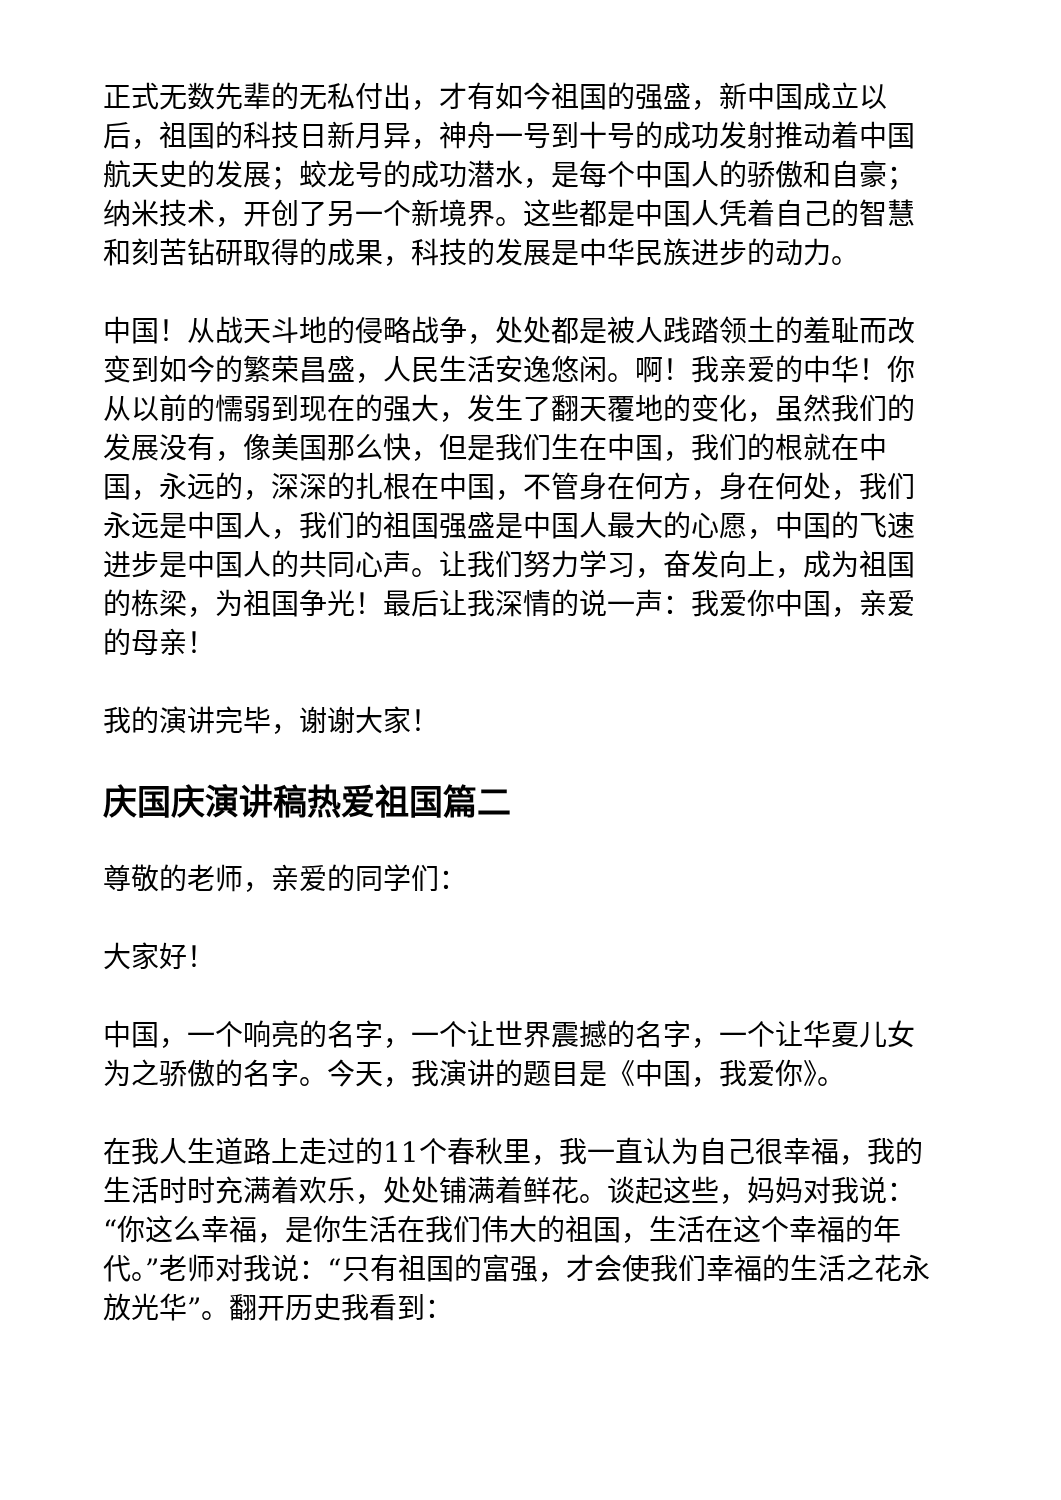正式无数先辈的无私付出，才有如今祖国的强盛，新中国成立以后，祖国的科技日新月异，神舟一号到十号的成功发射推动着中国航天史的发展；蛟龙号的成功潜水，是每个中国人的骄傲和自豪；纳米技术，开创了另一个新境界。这些都是中国人凭着自己的智慧和刻苦钻研取得的成果，科技的发展是中华民族进步的动力。
中国！从战天斗地的侵略战争，处处都是被人践踏领土的羞耻而改变到如今的繁荣昌盛，人民生活安逸悠闲。啊！我亲爱的中华！你从以前的懦弱到现在的强大，发生了翻天覆地的变化，虽然我们的发展没有，像美国那么快，但是我们生在中国，我们的根就在中国，永远的，深深的扎根在中国，不管身在何方，身在何处，我们永远是中国人，我们的祖国强盛是中国人最大的心愿，中国的飞速进步是中国人的共同心声。让我们努力学习，奋发向上，成为祖国的栋梁，为祖国争光！最后让我深情的说一声：我爱你中国，亲爱的母亲！
我的演讲完毕，谢谢大家！
庆国庆演讲稿热爱祖国篇二
尊敬的老师，亲爱的同学们：
大家好！
中国，一个响亮的名字，一个让世界震撼的名字，一个让华夏儿女为之骄傲的名字。今天，我演讲的题目是《中国，我爱你》。
在我人生道路上走过的11个春秋里，我一直认为自己很幸福，我的生活时时充满着欢乐，处处铺满着鲜花。谈起这些，妈妈对我说：“你这么幸福，是你生活在我们伟大的祖国，生活在这个幸福的年代。”老师对我说：“只有祖国的富强，才会使我们幸福的生活之花永放光华”。翻开历史我看到：